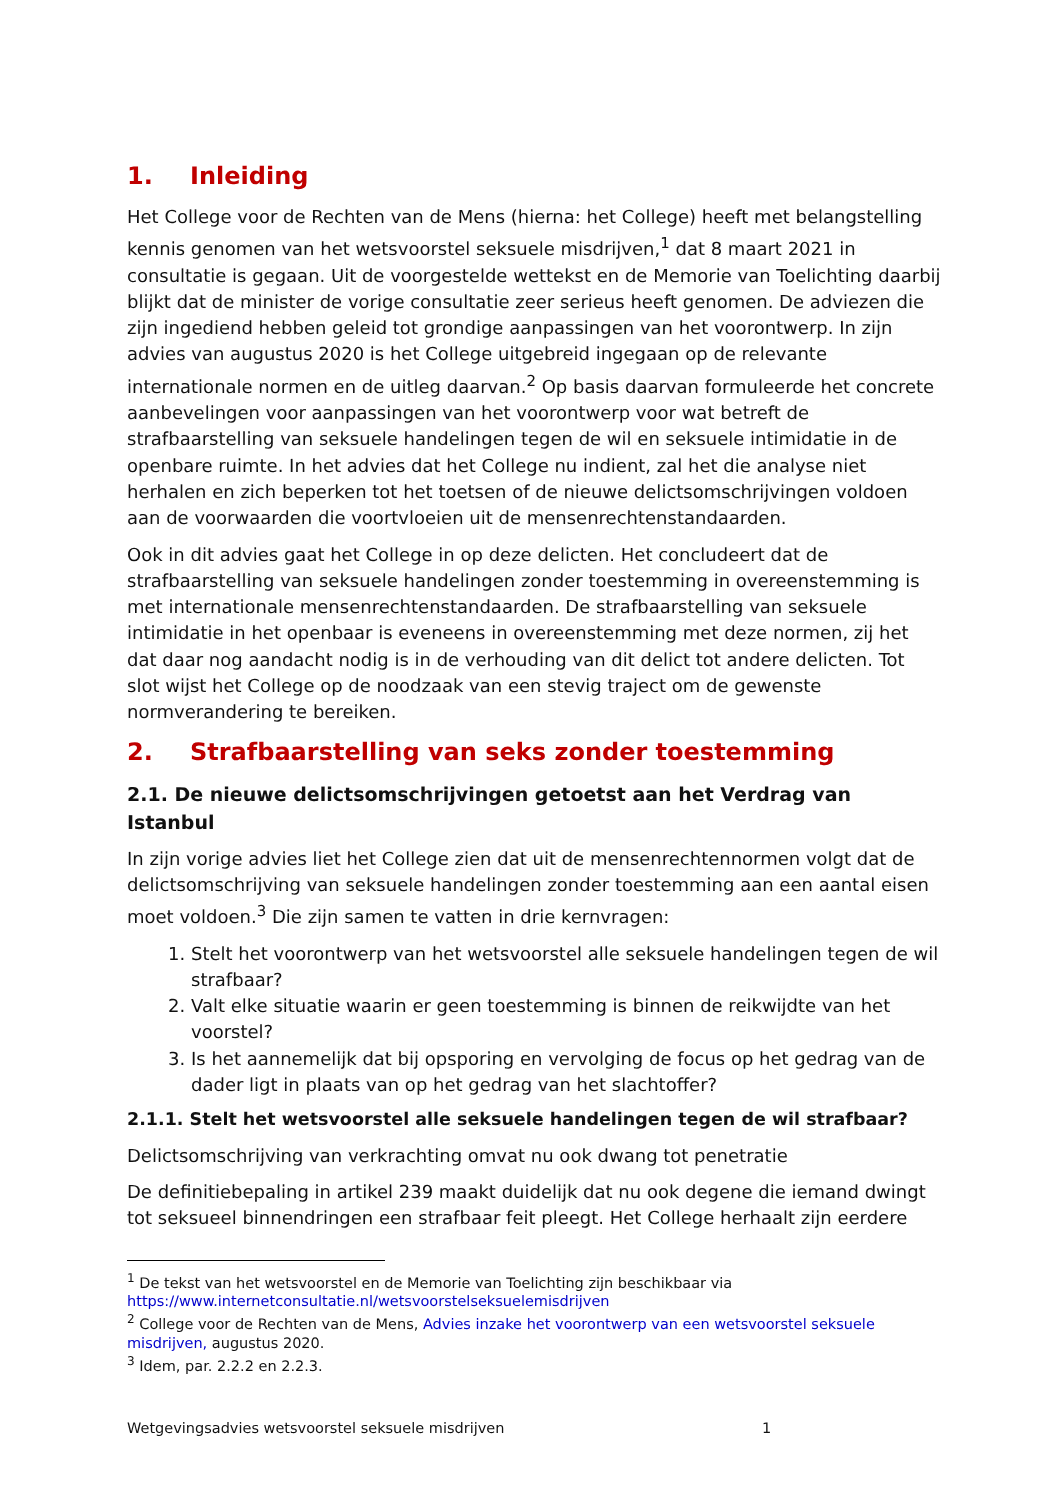1. Inleiding
Het College voor de Rechten van de Mens (hierna: het College) heeft met belangstelling kennis genomen van het wetsvoorstel seksuele misdrijven,<sup>1</sup> dat 8 maart 2021 in consultatie is gegaan. Uit de voorgestelde wettekst en de Memorie van Toelichting daarbij blijkt dat de minister de vorige consultatie zeer serieus heeft genomen. De adviezen die zijn ingediend hebben geleid tot grondige aanpassingen van het voorontwerp. In zijn advies van augustus 2020 is het College uitgebreid ingegaan op de relevante internationale normen en de uitleg daarvan.<sup>2</sup> Op basis daarvan formuleerde het concrete aanbevelingen voor aanpassingen van het voorontwerp voor wat betreft de strafbaarstelling van seksuele handelingen tegen de wil en seksuele intimidatie in de openbare ruimte. In het advies dat het College nu indient, zal het die analyse niet herhalen en zich beperken tot het toetsen of de nieuwe delictsomschrijvingen voldoen aan de voorwaarden die voortvloeien uit de mensenrechtenstandaarden.
Ook in dit advies gaat het College in op deze delicten. Het concludeert dat de strafbaarstelling van seksuele handelingen zonder toestemming in overeenstemming is met internationale mensenrechtenstandaarden. De strafbaarstelling van seksuele intimidatie in het openbaar is eveneens in overeenstemming met deze normen, zij het dat daar nog aandacht nodig is in de verhouding van dit delict tot andere delicten. Tot slot wijst het College op de noodzaak van een stevig traject om de gewenste normverandering te bereiken.
2. Strafbaarstelling van seks zonder toestemming
2.1. De nieuwe delictsomschrijvingen getoetst aan het Verdrag van Istanbul
In zijn vorige advies liet het College zien dat uit de mensenrechtennormen volgt dat de delictsomschrijving van seksuele handelingen zonder toestemming aan een aantal eisen moet voldoen.<sup>3</sup> Die zijn samen te vatten in drie kernvragen:
1. Stelt het voorontwerp van het wetsvoorstel alle seksuele handelingen tegen de wil strafbaar?
2. Valt elke situatie waarin er geen toestemming is binnen de reikwijdte van het voorstel?
3. Is het aannemelijk dat bij opsporing en vervolging de focus op het gedrag van de dader ligt in plaats van op het gedrag van het slachtoffer?
2.1.1. Stelt het wetsvoorstel alle seksuele handelingen tegen de wil strafbaar?
Delictsomschrijving van verkrachting omvat nu ook dwang tot penetratie
De definitiebepaling in artikel 239 maakt duidelijk dat nu ook degene die iemand dwingt tot seksueel binnendringen een strafbaar feit pleegt. Het College herhaalt zijn eerdere
<sup>1</sup> De tekst van het wetsvoorstel en de Memorie van Toelichting zijn beschikbaar via https://www.internetconsultatie.nl/wetsvoorstelseksuelemisdrijven
<sup>2</sup> College voor de Rechten van de Mens, Advies inzake het voorontwerp van een wetsvoorstel seksuele misdrijven, augustus 2020.
<sup>3</sup> Idem, par. 2.2.2 en 2.2.3.
Wetgevingsadvies wetsvoorstel seksuele misdrijven 1